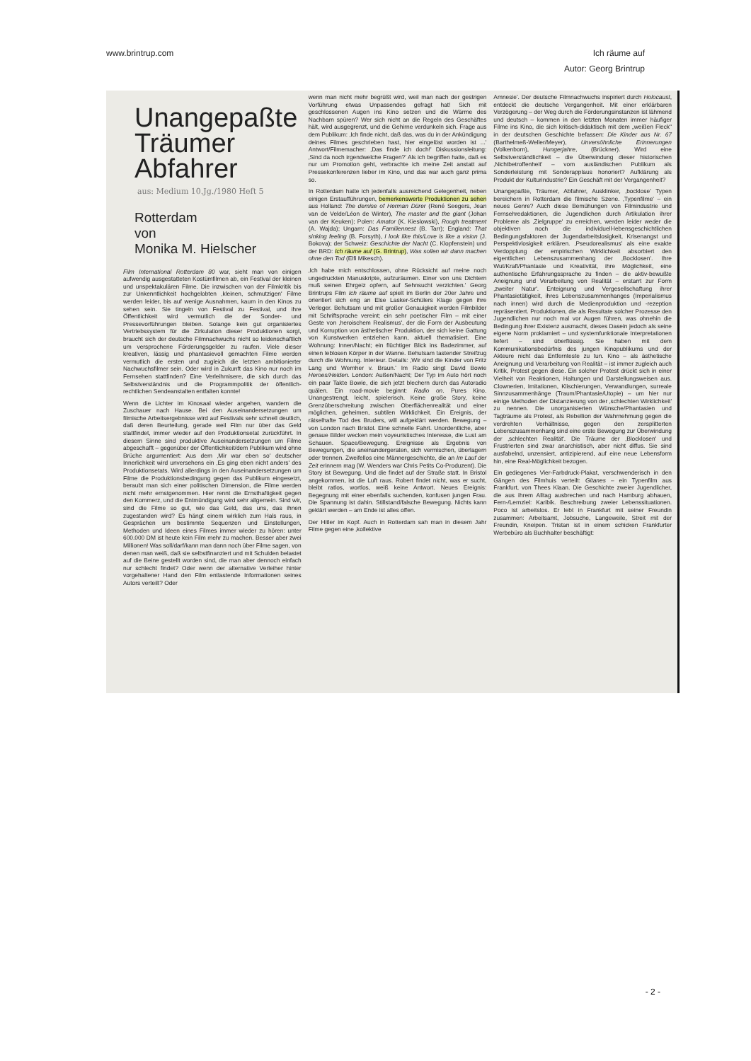www.brintrup.com Ich räume auf
Autor: Georg Brintrup
Unangepaßte Träumer Abfahrer
aus: Medium 10.Jg./1980 Heft 5
Rotterdam
von
Monika M. Hielscher
Film International Rotterdam 80 war, sieht man von einigen aufwendig ausgestatteten Kostümfilmen ab, ein Festival der kleinen und unspektakulären Filme. Die inzwischen von der Filmkritik bis zur Unkenntlichkeit hochgelobten ‚kleinen, schmutzigen' Filme werden leider, bis auf wenige Ausnahmen, kaum in den Kinos zu sehen sein. Sie tingeln von Festival zu Festival, und ihre Öffentlichkeit wird vermutlich die der Sonder- und Pressevorführungen bleiben. Solange kein gut organisiertes Vertriebssystem für die Zirkulation dieser Produktionen sorgt, braucht sich der deutsche Filmnachwuchs nicht so leidenschaftlich um versprochene Förderungsgelder zu raufen. Viele dieser kreativen, lässig und phantasievoll gemachten Filme werden vermutlich die ersten und zugleich die letzten ambitionierter Nachwuchsfilmer sein. Oder wird in Zukunft das Kino nur noch im Fernsehen stattfinden? Eine Verleihmisere, die sich durch das Selbstverständnis und die Programmpolitik der öffentlich-rechtlichen Sendeanstalten entfalten konnte!
Wenn die Lichter im Kinosaal wieder angehen, wandern die Zuschauer nach Hause. Bei den Auseinandersetzungen um filmische Arbeitsergebnisse wird auf Festivals sehr schnell deutlich, daß deren Beurteilung, gerade weil Film nur über das Geld stattfindet, immer wieder auf den Produktionsetat zurückführt. In diesem Sinne sind produktive Auseinandersetzungen um Filme abgeschafft – gegenüber der Öffentlichkeit/dem Publikum wird ohne Brüche argumentiert: Aus dem ‚Mir war eben so' deutscher Innerlichkeit wird unversehens ein ‚Es ging eben nicht anders' des Produktionsetats. Wird allerdings in den Auseinandersetzungen um Filme die Produktionsbedingung gegen das Publikum eingesetzt, beraubt man sich einer politischen Dimension, die Filme werden nicht mehr ernstgenommen. Hier rennt die Ernsthaftigkeit gegen den Kommerz, und die Entmündigung wird sehr allgemein. Sind wir, sind die Filme so gut, wie das Geld, das uns, das ihnen zugestanden wird? Es hängt einem wirklich zum Hals raus, in Gesprächen um bestimmte Sequenzen und Einstellungen, Methoden und Ideen eines Filmes immer wieder zu hören: unter 600.000 DM ist heute kein Film mehr zu machen. Besser aber zwei Millionen! Was soll/darf/kann man dann noch über Filme sagen, von denen man weiß, daß sie selbstfinanziert und mit Schulden belastet auf die Beine gestellt worden sind, die man aber dennoch einfach nur schlecht findet? Oder wenn der alternative Verleiher hinter vorgehaltener Hand den Film entlastende Informationen seines Autors verteilt? Oder
wenn man nicht mehr begrüßt wird, weil man nach der gestrigen Vorführung etwas Unpassendes gefragt hat! Sich mit geschlossenen Augen ins Kino setzen und die Wärme des Nachbarn spüren? Wer sich nicht an die Regeln des Geschäftes hält, wird ausgegrenzt, und die Gehirne verdunkeln sich. Frage aus dem Publikum: ‚Ich finde nicht, daß das, was du in der Ankündigung deines Filmes geschrieben hast, hier eingelöst worden ist ...' Antwort/Filmemacher: ‚Das finde ich doch!' Diskussionsleitung: ‚Sind da noch irgendwelche Fragen?' Als ich begriffen hatte, daß es nur um Promotion geht, verbrachte ich meine Zeit anstatt auf Pressekonferenzen lieber im Kino, und das war auch ganz prima so.
In Rotterdam hatte ich jedenfalls ausreichend Gelegenheit, neben einigen Erstaufführungen, bemerkenswerte Produktionen zu sehen aus Holland: The demise of Herman Dürer (René Seegers, Jean van de Velde/Léon de Winter), The master and the giant (Johan van der Keuken); Polen: Amator (K. Kieslowski), Rough treatment (A. Wajda); Ungarn: Das Familiennest (B. Tarr); England: That sinking feeling (B. Forsyth), I look like this/Love is like a vision (J. Bokova); der Schweiz: Geschichte der Nacht (C. Klopfenstein) und der BRD: Ich räume auf (G. Brintrup), Was sollen wir dann machen ohne den Tod (Elfi Mikesch).
‚Ich habe mich entschlossen, ohne Rücksicht auf meine noch ungedruckten Manuskripte, aufzuräumen. Einer von uns Dichtern muß seinen Ehrgeiz opfern, auf Sehnsucht verzichten.' Georg Brintrups Film Ich räume auf spielt im Berlin der 20er Jahre und orientiert sich eng an Else Lasker-Schülers Klage gegen ihre Verleger. Behutsam und mit großer Genauigkeit werden Filmbilder mit Schriftsprache vereint; ein sehr poetischer Film – mit einer Geste von ‚heroischem Realismus', der die Form der Ausbeutung und Korruption von ästhetischer Produktion, der sich keine Gattung von Kunstwerken entziehen kann, aktuell thematisiert. Eine Wohnung: Innen/Nacht; ein flüchtiger Blick ins Badezimmer, auf einen leblosen Körper in der Wanne. Behutsam tastender Streifzug durch die Wohnung. Interieur. Details: ‚Wir sind die Kinder von Fritz Lang und Wernher v. Braun.' Im Radio singt David Bowie Heroes/Helden. London: Außen/Nacht; Der Typ im Auto hört noch ein paar Takte Bowie, die sich jetzt blechern durch das Autoradio quälen. Ein road-movie beginnt: Radio on. Pures Kino. Unangestrengt, leicht, spielerisch. Keine große Story, keine Grenzüberschreitung zwischen Oberflächenrealität und einer möglichen, geheimen, subtilen Wirklichkeit. Ein Ereignis, der rätselhafte Tod des Bruders, will aufgeklärt werden. Bewegung – von London nach Bristol. Eine schnelle Fahrt. Unordentliche, aber genaue Bilder wecken mein voyeuristisches Interesse, die Lust am Schauen. Space/Bewegung. Ereignisse als Ergebnis von Bewegungen, die aneinandergeraten, sich vermischen, überlagern oder trennen. Zweifellos eine Männergeschichte, die an Im Lauf der Zeit erinnern mag (W. Wenders war Chris Petits Co-Produzent). Die Story ist Bewegung. Und die findet auf der Straße statt. In Bristol angekommen, ist die Luft raus. Robert findet nicht, was er sucht, bleibt ratlos, wortlos, weiß keine Antwort. Neues Ereignis: Begegnung mit einer ebenfalls suchenden, konfusen jungen Frau. Die Spannung ist dahin. Stillstand/falsche Bewegung. Nichts kann geklärt werden – am Ende ist alles offen.
Der Hitler im Kopf. Auch in Rotterdam sah man in diesem Jahr Filme gegen eine ‚kollektive
Amnesie'. Der deutsche Filmnachwuchs inspiriert durch Holocaust, entdeckt die deutsche Vergangenheit. Mit einer erklärbaren Verzögerung – der Weg durch die Förderungsinstanzen ist lähmend und deutsch – kommen in den letzten Monaten immer häufiger Filme ins Kino, die sich kritisch-didaktisch mit dem „weißen Fleck" in der deutschen Geschichte befassen: Die Kinder aus Nr. 67 (Barthelmeß-Weller/Meyer), Unversöhnliche Erinnerungen (Volkenborn), Hungerjahre, (Brückner). Wird eine Selbstverständlichkeit – die Überwindung dieser historischen ‚Nichtbetroffenheit' – vom ausländischen Publikum als Sonderleistung mit Sonderapplaus honoriert? Aufklärung als Produkt der Kulturindustrie? Ein Geschäft mit der Vergangenheit?
Unangepaßte, Träumer, Abfahrer, Ausklinker, ‚bocklose' Typen bereichern in Rotterdam die filmische Szene. ‚Typenfilme' – ein neues Genre? Auch diese Bemühungen von Filmindustrie und Fernsehredaktionen, die Jugendlichen durch Artikulation ihrer Probleme als ‚Zielgruppe' zu erreichen, werden leider weder die objektiven noch die individuell-lebensgeschichtlichen Bedingungsfaktoren der Jugendarbeitslosigkeit, Krisenangst und Perspektivlosigkeit erklären. ‚Pseudorealismus' als eine exakte Verdopplung der empirischen Wirklichkeit absorbiert den eigentlichen Lebenszusammenhang der ‚Bocklosen'. Ihre Wut/Kraft/Phantasie und Kreativität, ihre Möglichkeit, eine authentische Erfahrungssprache zu finden – die aktiv-bewußte Aneignung und Verarbeitung von Realität – erstarrt zur Form ‚zweiter Natur'. Enteignung und Vergesellschaftung ihrer Phantasietätigkeit, ihres Lebenszusammenhanges (Imperialismus nach innen) wird durch die Medienproduktion und -rezeption repräsentiert. Produktionen, die als Resultate solcher Prozesse den Jugendlichen nur noch mal vor Augen führen, was ohnehin die Bedingung ihrer Existenz ausmacht, dieses Dasein jedoch als seine eigene Norm proklamiert – und systemfunktionale Interpretationen liefert – sind überflüssig. Sie haben mit dem Kommunikationsbedürfnis des jungen Kinopublikums und der Akteure nicht das Entfernteste zu tun. Kino – als ästhetische Aneignung und Verarbeitung von Realität – ist immer zugleich auch Kritik, Protest gegen diese. Ein solcher Protest drückt sich in einer Vielheit von Reaktionen, Haltungen und Darstellungsweisen aus. Clownerien, Imitationen, Klischierungen, Verwandlungen, surreale Sinnzusammenhänge (Traum/Phantasie/Utopie) – um hier nur einige Methoden der Distanzierung von der ‚schlechten Wirklichkeit' zu nennen. Die unorganisierten Wünsche/Phantasien und Tagträume als Protest, als Rebellion der Wahrnehmung gegen die verdrehten Verhältnisse, gegen den zersplitterten Lebenszusammenhang sind eine erste Bewegung zur Überwindung der ‚schlechten Realität'. Die Träume der ‚Blocklosen' und Frustrierten sind zwar anarchistisch, aber nicht diffus. Sie sind ausfabelnd, unzensiert, antizipierend, auf eine neue Lebensform hin, eine Real-Möglichkeit bezogen.
Ein gediegenes Vier-Farbdruck-Plakat, verschwenderisch in den Gängen des Filmhuis verteilt: Gitanes – ein Typenfilm aus Frankfurt, von Thees Klaan. Die Geschichte zweier Jugendlicher, die aus ihrem Alltag ausbrechen und nach Hamburg abhauen, Fern-/Lernziel: Karibik. Beschreibung zweier Lebenssituationen. Poco ist arbeitslos. Er lebt in Frankfurt mit seiner Freundin zusammen: Arbeitsamt, Jobsuche, Langeweile, Streit mit der Freundin, Kneipen. Tristan ist in einem schicken Frankfurter Werbebüro als Buchhalter beschäftigt:
- 2 -